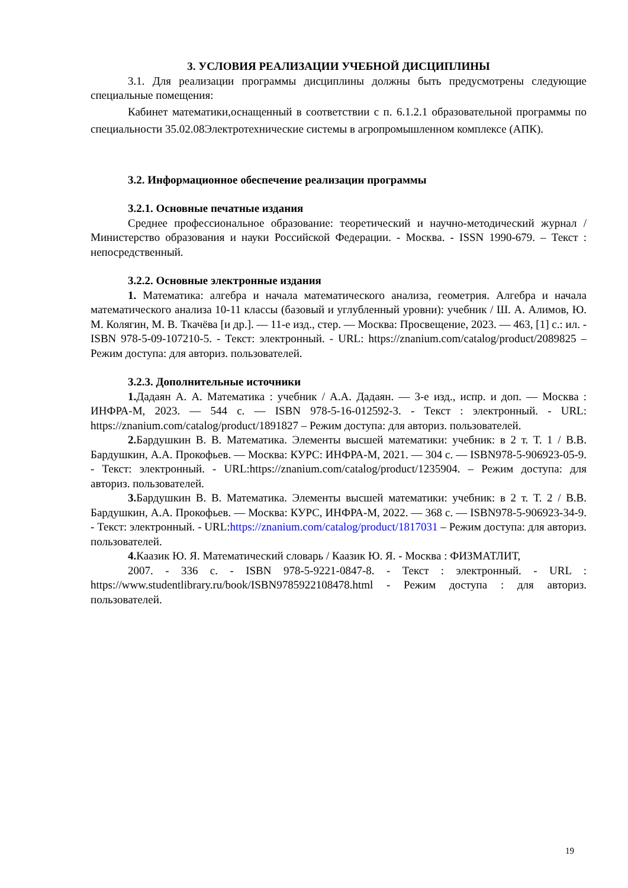3. УСЛОВИЯ РЕАЛИЗАЦИИ УЧЕБНОЙ ДИСЦИПЛИНЫ
3.1. Для реализации программы дисциплины должны быть предусмотрены следующие специальные помещения:
Кабинет математики,оснащенный в соответствии с п. 6.1.2.1 образовательной программы по специальности 35.02.08Электротехнические системы в агропромышленном комплексе (АПК).
3.2. Информационное обеспечение реализации программы
3.2.1. Основные печатные издания
Среднее профессиональное образование: теоретический и научно-методический журнал / Министерство образования и науки Российской Федерации. - Москва. - ISSN 1990-679. – Текст : непосредственный.
3.2.2. Основные электронные издания
1. Математика: алгебра и начала математического анализа, геометрия. Алгебра и начала математического анализа 10-11 классы (базовый и углубленный уровни): учебник / Ш. А. Алимов, Ю. М. Колягин, М. В. Ткачёва [и др.]. — 11-е изд., стер. — Москва: Просвещение, 2023. — 463, [1] с.: ил. - ISBN 978-5-09-107210-5. - Текст: электронный. - URL: https://znanium.com/catalog/product/2089825 – Режим доступа: для авториз. пользователей.
3.2.3. Дополнительные источники
1. Дадаян А. А. Математика : учебник / А.А. Дадаян. — 3-е изд., испр. и доп. — Москва : ИНФРА-М, 2023. — 544 с. — ISBN 978-5-16-012592-3. - Текст : электронный. - URL: https://znanium.com/catalog/product/1891827 – Режим доступа: для авториз. пользователей.
2. Бардушкин В. В. Математика. Элементы высшей математики: учебник: в 2 т. Т. 1 / В.В. Бардушкин, А.А. Прокофьев. — Москва: КУРС: ИНФРА-М, 2021. — 304 с. — ISBN978-5-906923-05-9. - Текст: электронный. - URL:https://znanium.com/catalog/product/1235904. – Режим доступа: для авториз. пользователей.
3. Бардушкин В. В. Математика. Элементы высшей математики: учебник: в 2 т. Т. 2 / В.В. Бардушкин, А.А. Прокофьев. — Москва: КУРС, ИНФРА-М, 2022. — 368 с. — ISBN978-5-906923-34-9. - Текст: электронный. - URL:https://znanium.com/catalog/product/1817031 – Режим доступа: для авториз. пользователей.
4. Каазик Ю. Я. Математический словарь / Каазик Ю. Я. - Москва : ФИЗМАТЛИТ,
2007. - 336 с. - ISBN 978-5-9221-0847-8. - Текст : электронный. - URL : https://www.studentlibrary.ru/book/ISBN9785922108478.html - Режим доступа : для авториз. пользователей.
19